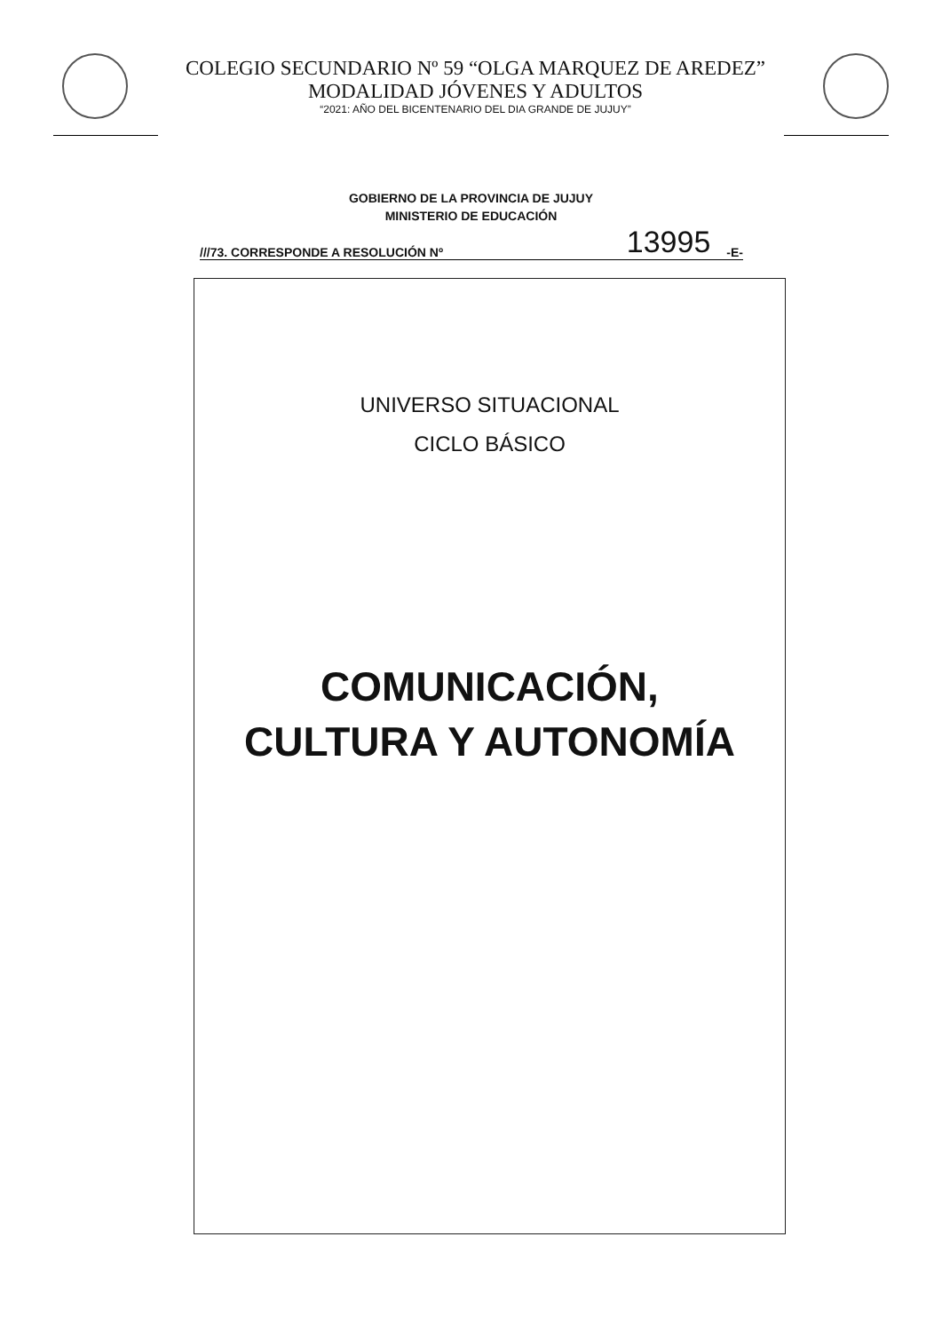COLEGIO SECUNDARIO Nº 59 “OLGA MARQUEZ DE AREDEZ”
MODALIDAD JÓVENES Y ADULTOS
“2021: AÑO DEL BICENTENARIO DEL DIA GRANDE DE JUJUY”
GOBIERNO DE LA PROVINCIA DE JUJUY
MINISTERIO DE EDUCACIÓN
///73. CORRESPONDE A RESOLUCIÓN Nº 13995 -E-
UNIVERSO SITUACIONAL
CICLO BÁSICO
COMUNICACIÓN,
CULTURA Y AUTONOMÍA